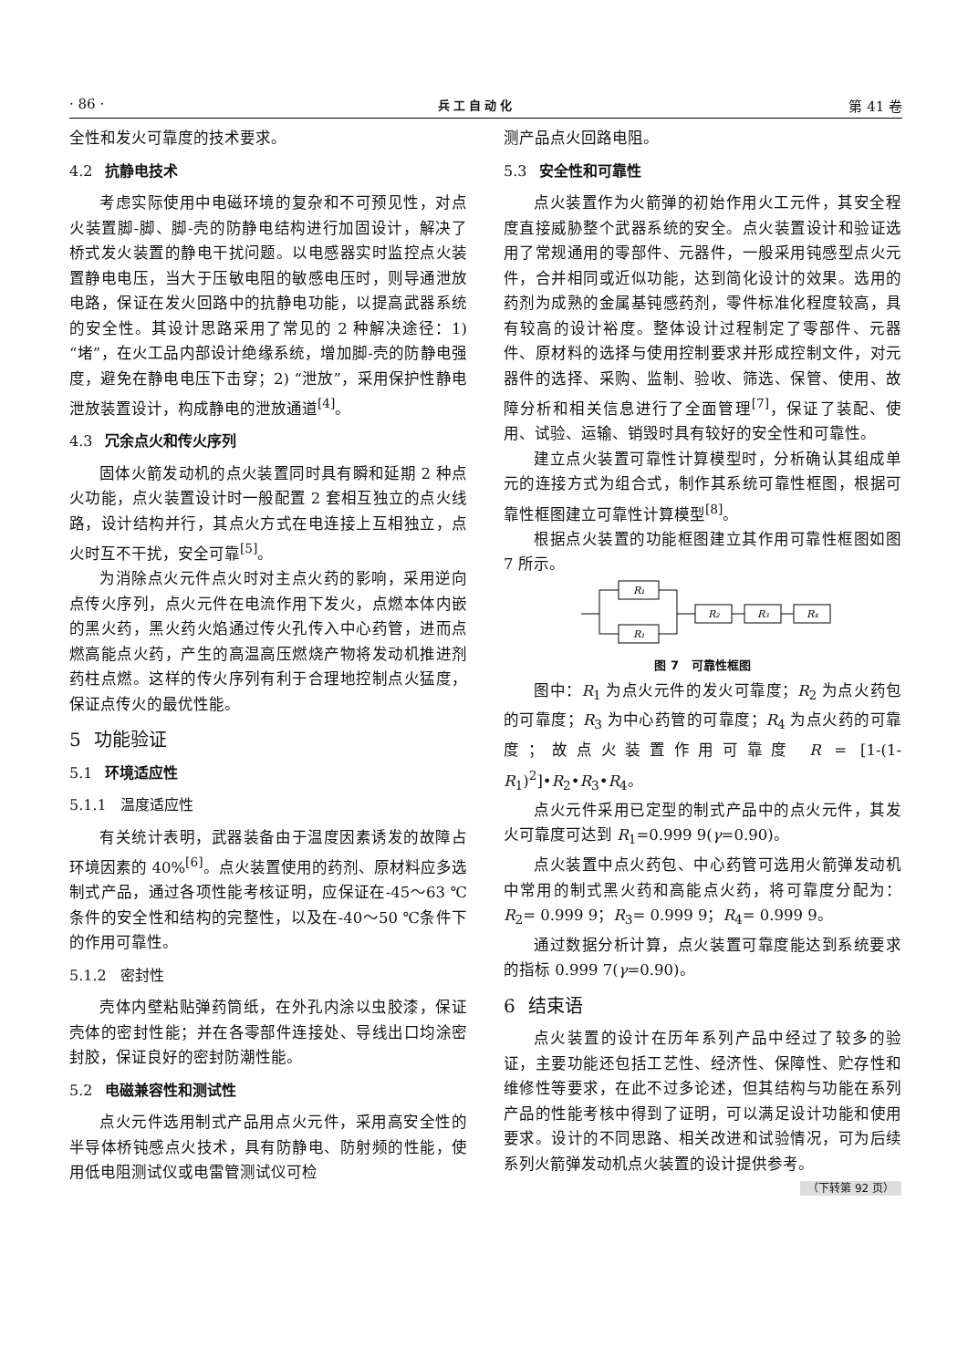· 86 · 兵工自动化 第 41 卷
全性和发火可靠度的技术要求。
4.2 抗静电技术
考虑实际使用中电磁环境的复杂和不可预见性，对点火装置脚-脚、脚-壳的防静电结构进行加固设计，解决了桥式发火装置的静电干扰问题。以电感器实时监控点火装置静电电压，当大于压敏电阻的敏感电压时，则导通泄放电路，保证在发火回路中的抗静电功能，以提高武器系统的安全性。其设计思路采用了常见的 2 种解决途径：1) “堵”，在火工品内部设计绝缘系统，增加脚-壳的防静电强度，避免在静电电压下击穿；2) “泄放”，采用保护性静电泄放装置设计，构成静电的泄放通道<sup>[4]</sup>。
4.3 冗余点火和传火序列
固体火箭发动机的点火装置同时具有瞬和延期 2 种点火功能，点火装置设计时一般配置 2 套相互独立的点火线路，设计结构并行，其点火方式在电连接上互相独立，点火时互不干扰，安全可靠<sup>[5]</sup>。
为消除点火元件点火时对主点火药的影响，采用逆向点传火序列，点火元件在电流作用下发火，点燃本体内嵌的黑火药，黑火药火焰通过传火孔传入中心药管，进而点燃高能点火药，产生的高温高压燃烧产物将发动机推进剂药柱点燃。这样的传火序列有利于合理地控制点火猛度，保证点传火的最优性能。
5 功能验证
5.1 环境适应性
5.1.1 温度适应性
有关统计表明，武器装备由于温度因素诱发的故障占环境因素的 40%<sup>[6]</sup>。点火装置使用的药剂、原材料应多选制式产品，通过各项性能考核证明，应保证在-45～63 ℃条件的安全性和结构的完整性，以及在-40～50 ℃条件下的作用可靠性。
5.1.2 密封性
壳体内壁粘贴弹药筒纸，在外孔内涂以虫胶漆，保证壳体的密封性能；并在各零部件连接处、导线出口均涂密封胶，保证良好的密封防潮性能。
5.2 电磁兼容性和测试性
点火元件选用制式产品用点火元件，采用高安全性的半导体桥钝感点火技术，具有防静电、防射频的性能，使用低电阻测试仪或电雷管测试仪可检
测产品点火回路电阻。
5.3 安全性和可靠性
点火装置作为火箭弹的初始作用火工元件，其安全程度直接威胁整个武器系统的安全。点火装置设计和验证选用了常规通用的零部件、元器件，一般采用钝感型点火元件，合并相同或近似功能，达到简化设计的效果。选用的药剂为成熟的金属基钝感药剂，零件标准化程度较高，具有较高的设计裕度。整体设计过程制定了零部件、元器件、原材料的选择与使用控制要求并形成控制文件，对元器件的选择、采购、监制、验收、筛选、保管、使用、故障分析和相关信息进行了全面管理<sup>[7]</sup>，保证了装配、使用、试验、运输、销毁时具有较好的安全性和可靠性。
建立点火装置可靠性计算模型时，分析确认其组成单元的连接方式为组合式，制作其系统可靠性框图，根据可靠性框图建立可靠性计算模型<sup>[8]</sup>。
根据点火装置的功能框图建立其作用可靠性框图如图 7 所示。
R₁
R₁
R₂
R₃
R₄
图 7 可靠性框图
图中：R<sub>1</sub> 为点火元件的发火可靠度；R<sub>2</sub> 为点火药包的可靠度；R<sub>3</sub> 为中心药管的可靠度；R<sub>4</sub> 为点火药的可靠度；故点火装置作用可靠度 R = [1-(1-R<sub>1</sub>)<sup>2</sup>]•R<sub>2</sub>•R<sub>3</sub>•R<sub>4</sub>。
点火元件采用已定型的制式产品中的点火元件，其发火可靠度可达到 R<sub>1</sub>=0.999 9(γ=0.90)。
点火装置中点火药包、中心药管可选用火箭弹发动机中常用的制式黑火药和高能点火药，将可靠度分配为：R<sub>2</sub>= 0.999 9；R<sub>3</sub>= 0.999 9；R<sub>4</sub>= 0.999 9。
通过数据分析计算，点火装置可靠度能达到系统要求的指标 0.999 7(γ=0.90)。
6 结束语
点火装置的设计在历年系列产品中经过了较多的验证，主要功能还包括工艺性、经济性、保障性、贮存性和维修性等要求，在此不过多论述，但其结构与功能在系列产品的性能考核中得到了证明，可以满足设计功能和使用要求。设计的不同思路、相关改进和试验情况，可为后续系列火箭弹发动机点火装置的设计提供参考。
（下转第 92 页）